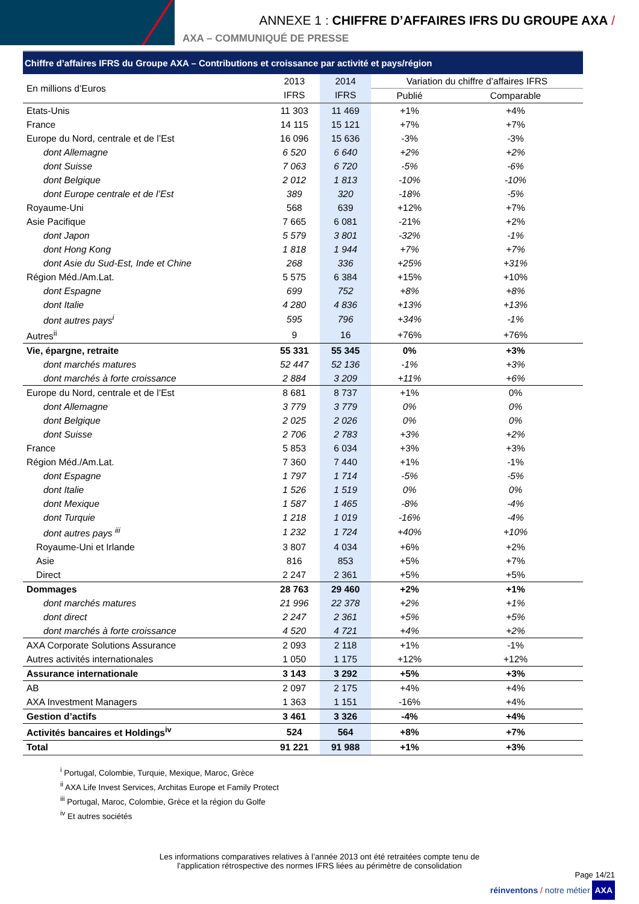ANNEXE 1 : CHIFFRE D’AFFAIRES IFRS DU GROUPE AXA /
AXA – COMMUNIQUÉ DE PRESSE
Chiffre d’affaires IFRS du Groupe AXA – Contributions et croissance par activité et pays/région
| En millions d’Euros | 2013 | 2014 | Variation du chiffre d’affaires IFRS | |
| --- | --- | --- | --- | --- |
| | IFRS | IFRS | Publié | Comparable |
| Etats-Unis | 11 303 | 11 469 | +1% | +4% |
| France | 14 115 | 15 121 | +7% | +7% |
| Europe du Nord, centrale et de l’Est | 16 096 | 15 636 | -3% | -3% |
| dont Allemagne | 6 520 | 6 640 | +2% | +2% |
| dont Suisse | 7 063 | 6 720 | -5% | -6% |
| dont Belgique | 2 012 | 1 813 | -10% | -10% |
| dont Europe centrale et de l’Est | 389 | 320 | -18% | -5% |
| Royaume-Uni | 568 | 639 | +12% | +7% |
| Asie Pacifique | 7 665 | 6 081 | -21% | +2% |
| dont Japon | 5 579 | 3 801 | -32% | -1% |
| dont Hong Kong | 1 818 | 1 944 | +7% | +7% |
| dont Asie du Sud-Est, Inde et Chine | 268 | 336 | +25% | +31% |
| Région Méd./Am.Lat. | 5 575 | 6 384 | +15% | +10% |
| dont Espagne | 699 | 752 | +8% | +8% |
| dont Italie | 4 280 | 4 836 | +13% | +13% |
| dont autres pays<sup>i</sup> | 595 | 796 | +34% | -1% |
| Autres<sup>ii</sup> | 9 | 16 | +76% | +76% |
| Vie, épargne, retraite | 55 331 | 55 345 | 0% | +3% |
| dont marchés matures | 52 447 | 52 136 | -1% | +3% |
| dont marchés à forte croissance | 2 884 | 3 209 | +11% | +6% |
| Europe du Nord, centrale et de l’Est | 8 681 | 8 737 | +1% | 0% |
| dont Allemagne | 3 779 | 3 779 | 0% | 0% |
| dont Belgique | 2 025 | 2 026 | 0% | 0% |
| dont Suisse | 2 706 | 2 783 | +3% | +2% |
| France | 5 853 | 6 034 | +3% | +3% |
| Région Méd./Am.Lat. | 7 360 | 7 440 | +1% | -1% |
| dont Espagne | 1 797 | 1 714 | -5% | -5% |
| dont Italie | 1 526 | 1 519 | 0% | 0% |
| dont Mexique | 1 587 | 1 465 | -8% | -4% |
| dont Turquie | 1 218 | 1 019 | -16% | -4% |
| dont autres pays <sup>iii</sup> | 1 232 | 1 724 | +40% | +10% |
| Royaume-Uni et Irlande | 3 807 | 4 034 | +6% | +2% |
| Asie | 816 | 853 | +5% | +7% |
| Direct | 2 247 | 2 361 | +5% | +5% |
| Dommages | 28 763 | 29 460 | +2% | +1% |
| dont marchés matures | 21 996 | 22 378 | +2% | +1% |
| dont direct | 2 247 | 2 361 | +5% | +5% |
| dont marchés à forte croissance | 4 520 | 4 721 | +4% | +2% |
| AXA Corporate Solutions Assurance | 2 093 | 2 118 | +1% | -1% |
| Autres activités internationales | 1 050 | 1 175 | +12% | +12% |
| Assurance internationale | 3 143 | 3 292 | +5% | +3% |
| AB | 2 097 | 2 175 | +4% | +4% |
| AXA Investment Managers | 1 363 | 1 151 | -16% | +4% |
| Gestion d’actifs | 3 461 | 3 326 | -4% | +4% |
| Activités bancaires et Holdings<sup>iv</sup> | 524 | 564 | +8% | +7% |
| Total | 91 221 | 91 988 | +1% | +3% |
<sup>i</sup> Portugal, Colombie, Turquie, Mexique, Maroc, Grèce
<sup>ii</sup> AXA Life Invest Services, Architas Europe et Family Protect
<sup>iii</sup> Portugal, Maroc, Colombie, Grèce et la région du Golfe
<sup>iv</sup> Et autres sociétés
Les informations comparatives relatives à l’année 2013 ont été retraitées compte tenu de
l’application rétrospective des normes IFRS liées au périmètre de consolidation
Page 14/21
réinventons / notre métier AXA